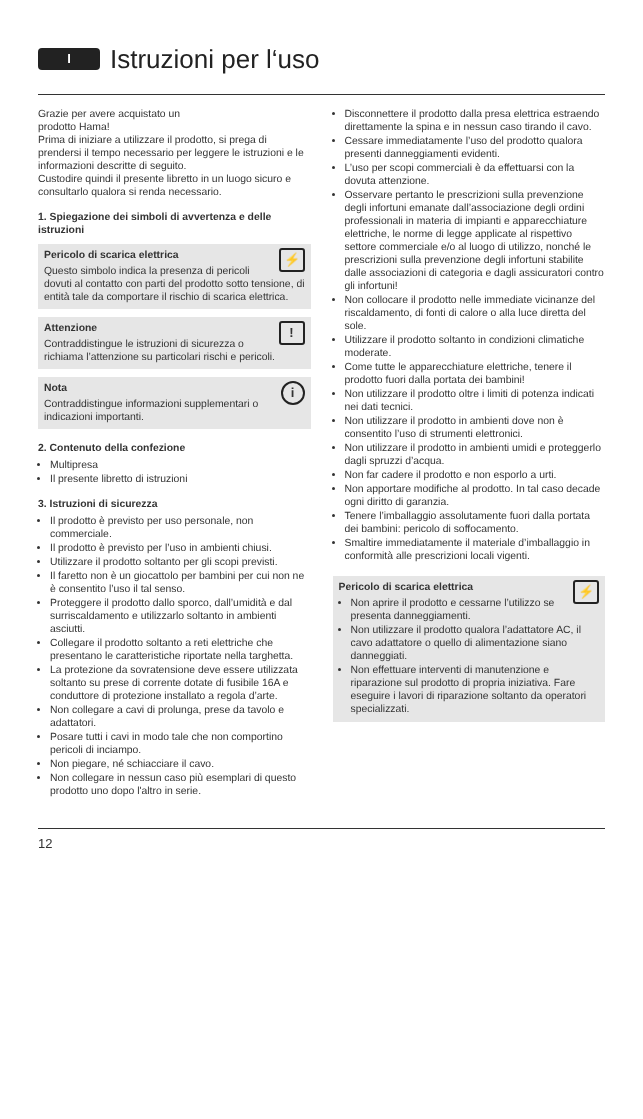I
Istruzioni per l‘uso
Grazie per avere acquistato un
prodotto Hama!
Prima di iniziare a utilizzare il prodotto, si prega di prendersi il tempo necessario per leggere le istruzioni e le informazioni descritte di seguito.
Custodire quindi il presente libretto in un luogo sicuro e consultarlo qualora si renda necessario.
1. Spiegazione dei simboli di avvertenza e delle istruzioni
⚡
Pericolo di scarica elettrica
Questo simbolo indica la presenza di pericoli dovuti al contatto con parti del prodotto sotto tensione, di entità tale da comportare il rischio di scarica elettrica.
!
Attenzione
Contraddistingue le istruzioni di sicurezza o richiama l’attenzione su particolari rischi e pericoli.
iNota
Contraddistingue informazioni supplementari o indicazioni importanti.
2. Contenuto della confezione
Multipresa
Il presente libretto di istruzioni
3. Istruzioni di sicurezza
Il prodotto è previsto per uso personale, non commerciale.
Il prodotto è previsto per l’uso in ambienti chiusi.
Utilizzare il prodotto soltanto per gli scopi previsti.
Il faretto non è un giocattolo per bambini per cui non ne è consentito l’uso il tal senso.
Proteggere il prodotto dallo sporco, dall’umidità e dal surriscaldamento e utilizzarlo soltanto in ambienti asciutti.
Collegare il prodotto soltanto a reti elettriche che presentano le caratteristiche riportate nella targhetta.
La protezione da sovratensione deve essere utilizzata soltanto su prese di corrente dotate di fusibile 16A e conduttore di protezione installato a regola d’arte.
Non collegare a cavi di prolunga, prese da tavolo e adattatori.
Posare tutti i cavi in modo tale che non comportino pericoli di inciampo.
Non piegare, né schiacciare il cavo.
Non collegare in nessun caso più esemplari di questo prodotto uno dopo l'altro in serie.
Disconnettere il prodotto dalla presa elettrica estraendo direttamente la spina e in nessun caso tirando il cavo.
Cessare immediatamente l’uso del prodotto qualora presenti danneggiamenti evidenti.
L’uso per scopi commerciali è da effettuarsi con la dovuta attenzione.
Osservare pertanto le prescrizioni sulla prevenzione degli infortuni emanate dall’associazione degli ordini professionali in materia di impianti e apparecchiature elettriche, le norme di legge applicate al rispettivo settore commerciale e/o al luogo di utilizzo, nonché le prescrizioni sulla prevenzione degli infortuni stabilite dalle associazioni di categoria e dagli assicuratori contro gli infortuni!
Non collocare il prodotto nelle immediate vicinanze del riscaldamento, di fonti di calore o alla luce diretta del sole.
Utilizzare il prodotto soltanto in condizioni climatiche moderate.
Come tutte le apparecchiature elettriche, tenere il prodotto fuori dalla portata dei bambini!
Non utilizzare il prodotto oltre i limiti di potenza indicati nei dati tecnici.
Non utilizzare il prodotto in ambienti dove non è consentito l’uso di strumenti elettronici.
Non utilizzare il prodotto in ambienti umidi e proteggerlo dagli spruzzi d’acqua.
Non far cadere il prodotto e non esporlo a urti.
Non apportare modifiche al prodotto. In tal caso decade ogni diritto di garanzia.
Tenere l’imballaggio assolutamente fuori dalla portata dei bambini: pericolo di soffocamento.
Smaltire immediatamente il materiale d’imballaggio in conformità alle prescrizioni locali vigenti.
⚡
Pericolo di scarica elettrica
Non aprire il prodotto e cessarne l’utilizzo se presenta danneggiamenti.
Non utilizzare il prodotto qualora l’adattatore AC, il cavo adattatore o quello di alimentazione siano danneggiati.
Non effettuare interventi di manutenzione e riparazione sul prodotto di propria iniziativa. Fare eseguire i lavori di riparazione soltanto da operatori specializzati.
12